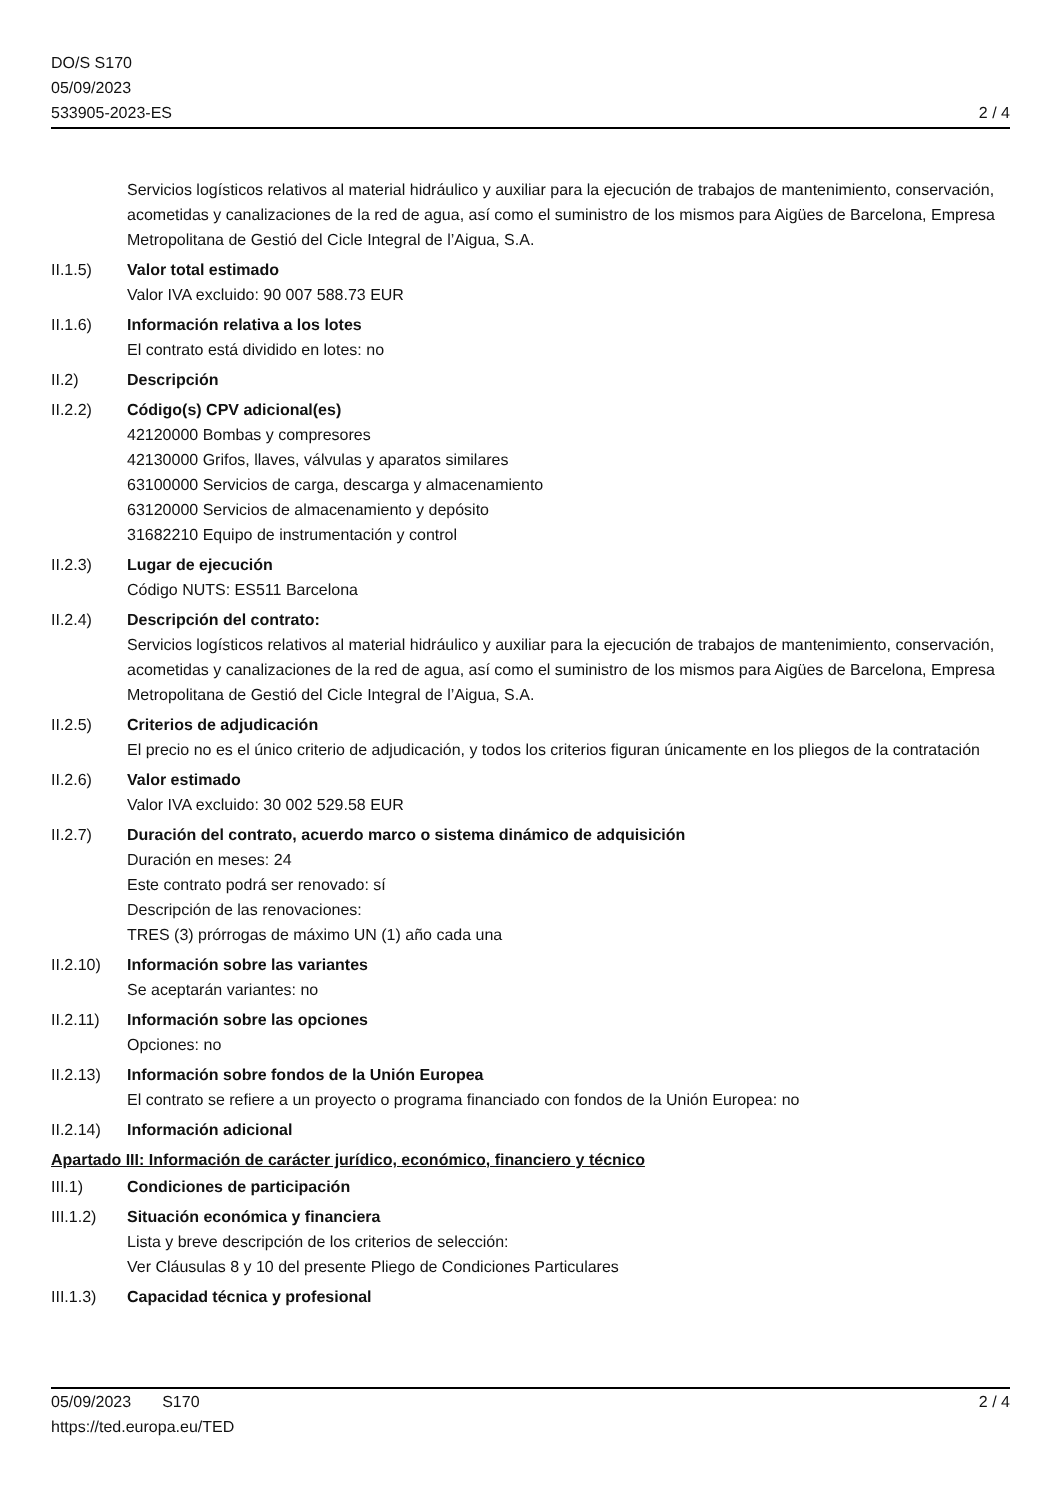DO/S S170
05/09/2023
533905-2023-ES
2 / 4
Servicios logísticos relativos al material hidráulico y auxiliar para la ejecución de trabajos de mantenimiento, conservación, acometidas y canalizaciones de la red de agua, así como el suministro de los mismos para Aigües de Barcelona, Empresa Metropolitana de Gestió del Cicle Integral de l’Aigua, S.A.
II.1.5) Valor total estimado
Valor IVA excluido: 90 007 588.73 EUR
II.1.6) Información relativa a los lotes
El contrato está dividido en lotes: no
II.2) Descripción
II.2.2) Código(s) CPV adicional(es)
42120000 Bombas y compresores
42130000 Grifos, llaves, válvulas y aparatos similares
63100000 Servicios de carga, descarga y almacenamiento
63120000 Servicios de almacenamiento y depósito
31682210 Equipo de instrumentación y control
II.2.3) Lugar de ejecución
Código NUTS: ES511 Barcelona
II.2.4) Descripción del contrato:
Servicios logísticos relativos al material hidráulico y auxiliar para la ejecución de trabajos de mantenimiento, conservación, acometidas y canalizaciones de la red de agua, así como el suministro de los mismos para Aigües de Barcelona, Empresa Metropolitana de Gestió del Cicle Integral de l’Aigua, S.A.
II.2.5) Criterios de adjudicación
El precio no es el único criterio de adjudicación, y todos los criterios figuran únicamente en los pliegos de la contratación
II.2.6) Valor estimado
Valor IVA excluido: 30 002 529.58 EUR
II.2.7) Duración del contrato, acuerdo marco o sistema dinámico de adquisición
Duración en meses: 24
Este contrato podrá ser renovado: sí
Descripción de las renovaciones:
TRES (3) prórrogas de máximo UN (1) año cada una
II.2.10)
Información sobre las variantes
Se aceptarán variantes: no
II.2.11)
Información sobre las opciones
Opciones: no
II.2.13)
Información sobre fondos de la Unión Europea
El contrato se refiere a un proyecto o programa financiado con fondos de la Unión Europea: no
II.2.14)
Información adicional
Apartado III: Información de carácter jurídico, económico, financiero y técnico
III.1) Condiciones de participación
III.1.2)
Situación económica y financiera
Lista y breve descripción de los criterios de selección:
Ver Cláusulas 8 y 10 del presente Pliego de Condiciones Particulares
III.1.3)
Capacidad técnica y profesional
05/09/2023 S170 2 / 4
https://ted.europa.eu/TED